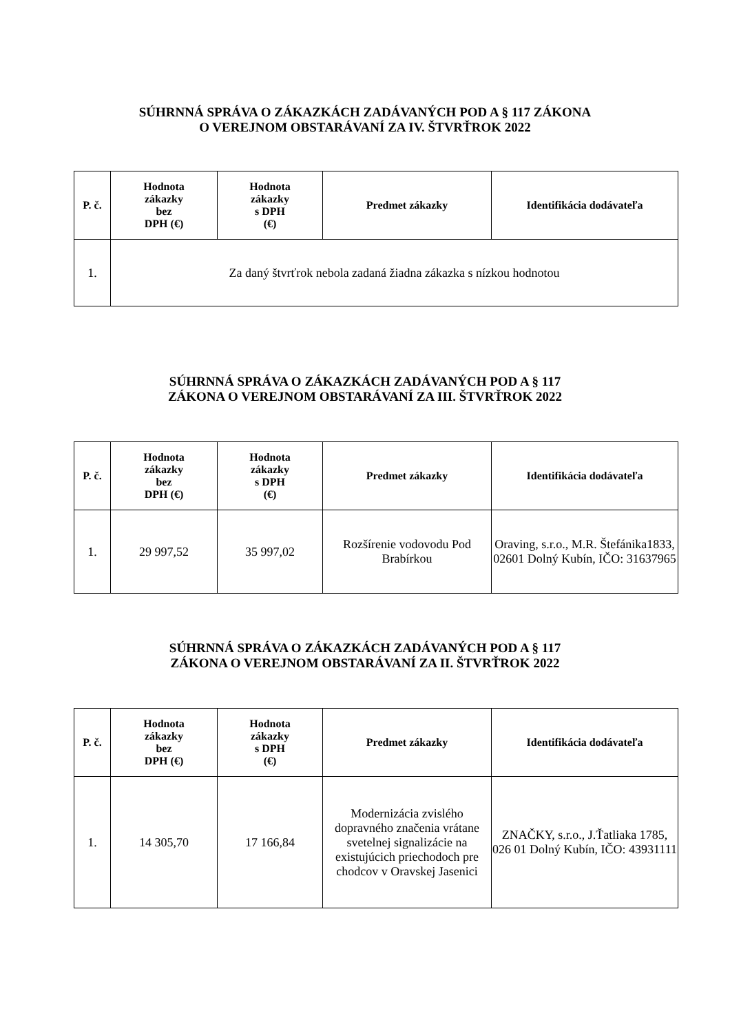SÚHRNNÁ SPRÁVA O ZÁKAZKÁCH ZADÁVANÝCH POD A § 117 ZÁKONA
O VEREJNOM OBSTARÁVANÍ ZA IV. ŠTVRŤROK 2022
| P. č. | Hodnota zákazky bez DPH (€) | Hodnota zákazky s DPH (€) | Predmet zákazky | Identifikácia dodávateľa |
| --- | --- | --- | --- | --- |
| 1. | Za daný štvrťrok nebola zadaná žiadna zákazka s nízkou hodnotou | | | |
SÚHRNNÁ SPRÁVA O ZÁKAZKÁCH ZADÁVANÝCH POD A § 117
ZÁKONA O VEREJNOM OBSTARÁVANÍ ZA III. ŠTVRŤROK 2022
| P. č. | Hodnota zákazky bez DPH (€) | Hodnota zákazky s DPH (€) | Predmet zákazky | Identifikácia dodávateľa |
| --- | --- | --- | --- | --- |
| 1. | 29 997,52 | 35 997,02 | Rozšírenie vodovodu Pod Brabírkou | Oraving, s.r.o., M.R. Štefánika1833, 02601 Dolný Kubín, IČO: 31637965 |
SÚHRNNÁ SPRÁVA O ZÁKAZKÁCH ZADÁVANÝCH POD A § 117
ZÁKONA O VEREJNOM OBSTARÁVANÍ ZA II. ŠTVRŤROK 2022
| P. č. | Hodnota zákazky bez DPH (€) | Hodnota zákazky s DPH (€) | Predmet zákazky | Identifikácia dodávateľa |
| --- | --- | --- | --- | --- |
| 1. | 14 305,70 | 17 166,84 | Modernizácia zvislého dopravného značenia vrátane svetelnej signalizácie na existujúcich priechodoch pre chodcov v Oravskej Jasenici | ZNAČKY, s.r.o., J.Ťatliaka 1785, 026 01 Dolný Kubín, IČO: 43931111 |